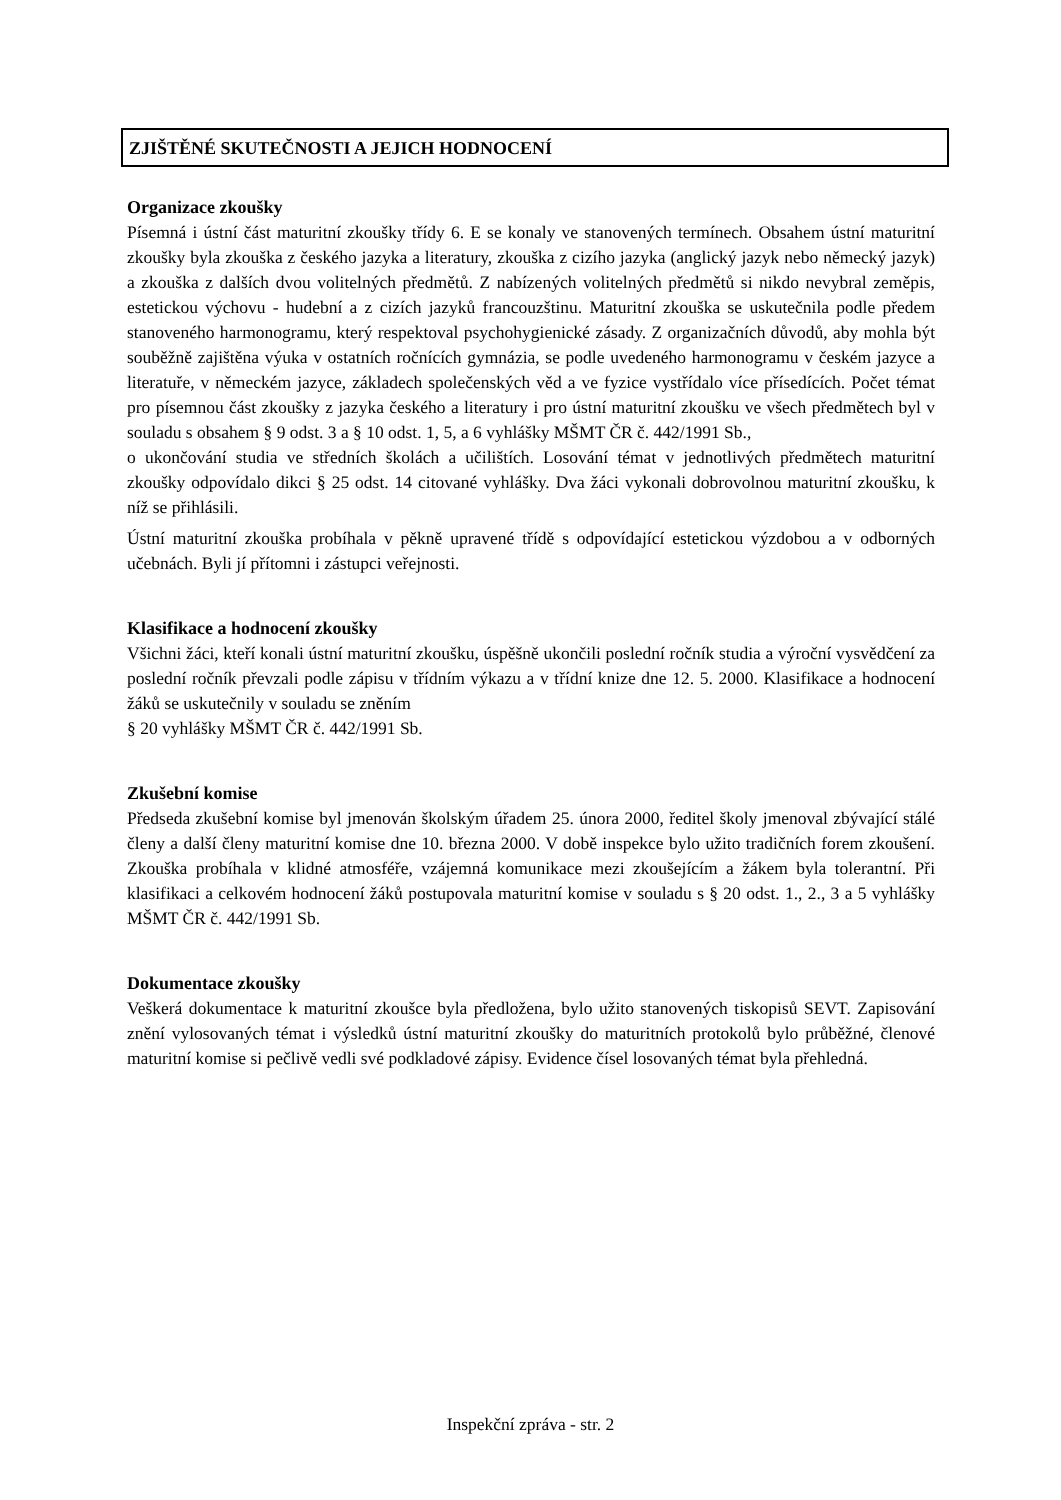ZJIŠTĚNÉ SKUTEČNOSTI A JEJICH HODNOCENÍ
Organizace zkoušky
Písemná i ústní část maturitní zkoušky třídy 6. E se konaly ve stanovených termínech. Obsahem ústní maturitní zkoušky byla zkouška z českého jazyka a literatury, zkouška z cizího jazyka (anglický jazyk nebo německý jazyk) a zkouška z dalších dvou volitelných předmětů. Z nabízených volitelných předmětů si nikdo nevybral zeměpis, estetickou výchovu - hudební a z cizích jazyků francouzštinu. Maturitní zkouška se uskutečnila podle předem stanoveného harmonogramu, který respektoval psychohygienické zásady. Z organizačních důvodů, aby mohla být souběžně zajištěna výuka v ostatních ročnících gymnázia, se podle uvedeného harmonogramu v českém jazyce a literatuře, v německém jazyce, základech společenských věd a ve fyzice vystřídalo více přísedících. Počet témat pro písemnou část zkoušky z jazyka českého a literatury i pro ústní maturitní zkoušku ve všech předmětech byl v souladu s obsahem § 9 odst. 3 a § 10 odst. 1, 5, a 6 vyhlášky MŠMT ČR č. 442/1991 Sb.,
o ukončování studia ve středních školách a učilištích. Losování témat v jednotlivých předmětech maturitní zkoušky odpovídalo dikci § 25 odst. 14 citované vyhlášky. Dva žáci vykonali dobrovolnou maturitní zkoušku, k níž se přihlásili.
Ústní maturitní zkouška probíhala v pěkně upravené třídě s odpovídající estetickou výzdobou a v odborných učebnách. Byli jí přítomni i zástupci veřejnosti.
Klasifikace a hodnocení zkoušky
Všichni žáci, kteří konali ústní maturitní zkoušku, úspěšně ukončili poslední ročník studia a výroční vysvědčení za poslední ročník převzali podle zápisu v třídním výkazu a v třídní knize dne 12. 5. 2000. Klasifikace a hodnocení žáků se uskutečnily v souladu se zněním
§ 20 vyhlášky MŠMT ČR č. 442/1991 Sb.
Zkušební komise
Předseda zkušební komise byl jmenován školským úřadem 25. února 2000, ředitel školy jmenoval zbývající stálé členy a další členy maturitní komise dne 10. března 2000. V době inspekce bylo užito tradičních forem zkoušení. Zkouška probíhala v klidné atmosféře, vzájemná komunikace mezi zkoušejícím a žákem byla tolerantní. Při klasifikaci a celkovém hodnocení žáků postupovala maturitní komise v souladu s § 20 odst. 1., 2., 3 a 5 vyhlášky MŠMT ČR č. 442/1991 Sb.
Dokumentace zkoušky
Veškerá dokumentace k maturitní zkoušce byla předložena, bylo užito stanovených tiskopisů SEVT. Zapisování znění vylosovaných témat i výsledků ústní maturitní zkoušky do maturitních protokolů bylo průběžné, členové maturitní komise si pečlivě vedli své podkladové zápisy. Evidence čísel losovaných témat byla přehledná.
Inspekční zpráva - str. 2